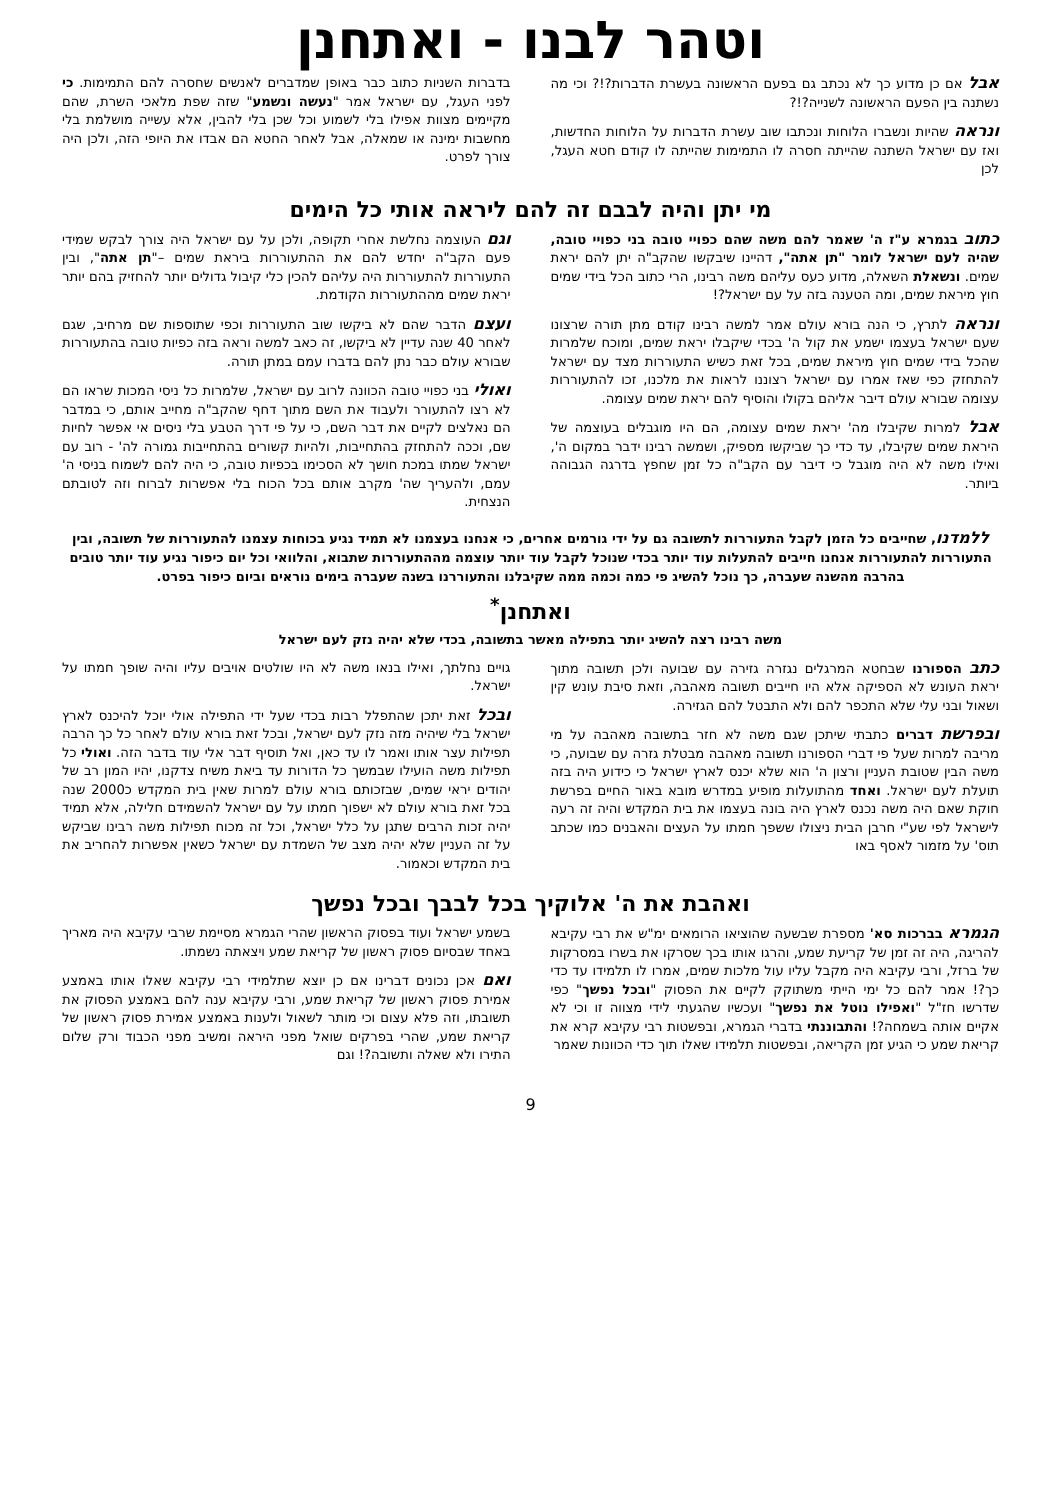וטהר לבנו - ואתחנן
אבל אם כן מדוע כך לא נכתב גם בפעם הראשונה בעשרת הדברות?!? וכי מה נשתנה בין הפעם הראשונה לשנייה?!?
ונראה שהיות ונשברו הלוחות ונכתבו שוב עשרת הדברות על הלוחות החדשות, ואז עם ישראל השתנה שהייתה חסרה לו התמימות שהייתה לו קודם חטא העגל, לכן
בדברות השניות כתוב כבר באופן שמדברים לאנשים שחסרה להם התמימות. כי לפני העגל, עם ישראל אמר "נעשה ונשמע" שזה שפת מלאכי השרת, שהם מקיימים מצוות אפילו בלי לשמוע וכל שכן בלי להבין, אלא עשייה מושלמת בלי מחשבות ימינה או שמאלה, אבל לאחר החטא הם אבדו את היופי הזה, ולכן היה צורך לפרט.
מי יתן והיה לבבם זה להם ליראה אותי כל הימים
כתוב בגמרא ע"ז ה' שאמר להם משה שהם כפויי טובה בני כפויי טובה, שהיה לעם ישראל לומר "תן אתה", דהיינו שיבקשו שהקב"ה יתן להם יראת שמים. ונשאלת השאלה, מדוע כעס עליהם משה רבינו, הרי כתוב הכל בידי שמים חוץ מיראת שמים, ומה הטענה בזה על עם ישראל?!
ונראה לתרץ, כי הנה בורא עולם אמר למשה רבינו קודם מתן תורה שרצונו שעם ישראל בעצמו ישמע את קול ה' בכדי שיקבלו יראת שמים, ומוכח שלמרות שהכל בידי שמים חוץ מיראת שמים, בכל זאת כשיש התעוררות מצד עם ישראל להתחזק כפי שאז אמרו עם ישראל רצוננו לראות את מלכנו, זכו להתעוררות עצומה שבורא עולם דיבר אליהם בקולו והוסיף להם יראת שמים עצומה.
אבל למרות שקיבלו מה' יראת שמים עצומה, הם היו מוגבלים בעוצמה של היראת שמים שקיבלו, עד כדי כך שביקשו מספיק, ושמשה רבינו ידבר במקום ה', ואילו משה לא היה מוגבל כי דיבר עם הקב"ה כל זמן שחפץ בדרגה הגבוהה ביותר.
וגם העוצמה נחלשת אחרי תקופה, ולכן על עם ישראל היה צורך לבקש שמידי פעם הקב"ה יחדש להם את ההתעוררות ביראת שמים –"תן אתה", ובין התעוררות להתעוררות היה עליהם להכין כלי קיבול גדולים יותר להחזיק בהם יותר יראת שמים מההתעוררות הקודמת.
ועצם הדבר שהם לא ביקשו שוב התעוררות וכפי שתוספות שם מרחיב, שגם לאחר 40 שנה עדיין לא ביקשו, זה כאב למשה וראה בזה כפיות טובה בהתעוררות שבורא עולם כבר נתן להם בדברו עמם במתן תורה.
ואולי בני כפויי טובה הכוונה לרוב עם ישראל, שלמרות כל ניסי המכות שראו הם לא רצו להתעורר ולעבוד את השם מתוך דחף שהקב"ה מחייב אותם, כי במדבר הם נאלצים לקיים את דבר השם, כי על פי דרך הטבע בלי ניסים אי אפשר לחיות שם, וככה להתחזק בהתחייבות, ולהיות קשורים בהתחייבות גמורה לה' - רוב עם ישראל שמתו במכת חושך לא הסכימו בכפיות טובה, כי היה להם לשמוח בניסי ה' עמם, ולהעריך שה' מקרב אותם בכל הכוח בלי אפשרות לברוח וזה לטובתם הנצחית.
ללמדנו, שחייבים כל הזמן לקבל התעוררות לתשובה גם על ידי גורמים אחרים, כי אנחנו בעצמנו לא תמיד נגיע בכוחות עצמנו להתעוררות של תשובה, ובין התעוררות להתעוררות אנחנו חייבים להתעלות עוד יותר בכדי שנוכל לקבל עוד יותר עוצמה מההתעוררות שתבוא, והלוואי וכל יום כיפור נגיע עוד יותר טובים בהרבה מהשנה שעברה, כך נוכל להשיג פי כמה וכמה ממה שקיבלנו והתעוררנו בשנה שעברה בימים נוראים וביום כיפור בפרט.
ואתחנן<sup>*</sup>
משה רבינו רצה להשיג יותר בתפילה מאשר בתשובה, בכדי שלא יהיה נזק לעם ישראל
כתב הספורנו שבחטא המרגלים נגזרה גזירה עם שבועה ולכן תשובה מתוך יראת העונש לא הספיקה אלא היו חייבים תשובה מאהבה, וזאת סיבת עונש קין ושאול ובני עלי שלא התכפר להם ולא התבטל להם הגזירה.
ובפרשת דברים כתבתי שיתכן שגם משה לא חזר בתשובה מאהבה על מי מריבה למרות שעל פי דברי הספורנו תשובה מאהבה מבטלת גזרה עם שבועה, כי משה הבין שטובת העניין ורצון ה' הוא שלא יכנס לארץ ישראל כי כידוע היה בזה תועלת לעם ישראל. ואחד מהתועלות מופיע במדרש מובא באור החיים בפרשת חוקת שאם היה משה נכנס לארץ היה בונה בעצמו את בית המקדש והיה זה רעה לישראל לפי שע"י חרבן הבית ניצולו ששפך חמתו על העצים והאבנים כמו שכתב תוס' על מזמור לאסף באו
גויים נחלתך, ואילו בנאו משה לא היו שולטים אויבים עליו והיה שופך חמתו על ישראל.
ובכל זאת יתכן שהתפלל רבות בכדי שעל ידי התפילה אולי יוכל להיכנס לארץ ישראל בלי שיהיה מזה נזק לעם ישראל, ובכל זאת בורא עולם לאחר כל כך הרבה תפילות עצר אותו ואמר לו עד כאן, ואל תוסיף דבר אלי עוד בדבר הזה. ואולי כל תפילות משה הועילו שבמשך כל הדורות עד ביאת משיח צדקנו, יהיו המון רב של יהודים יראי שמים, שבזכותם בורא עולם למרות שאין בית המקדש כ2000 שנה בכל זאת בורא עולם לא ישפוך חמתו על עם ישראל להשמידם חלילה, אלא תמיד יהיה זכות הרבים שתגן על כלל ישראל, וכל זה מכוח תפילות משה רבינו שביקש על זה העניין שלא יהיה מצב של השמדת עם ישראל כשאין אפשרות להחריב את בית המקדש וכאמור.
ואהבת את ה' אלוקיך בכל לבבך ובכל נפשך
הגמרא בברכות סא' מספרת שבשעה שהוציאו הרומאים ימ"ש את רבי עקיבא להריגה, היה זה זמן של קריעת שמע, והרגו אותו בכך שסרקו את בשרו במסרקות של ברזל, ורבי עקיבא היה מקבל עליו עול מלכות שמים, אמרו לו תלמידו עד כדי כך?! אמר להם כל ימי הייתי משתוקק לקיים את הפסוק "ובכל נפשך" כפי שדרשו חז"ל "ואפילו נוטל את נפשך" ועכשיו שהגעתי לידי מצווה זו וכי לא אקיים אותה בשמחה?! והתבוננתי בדברי הגמרא, ובפשטות רבי עקיבא קרא את קריאת שמע כי הגיע זמן הקריאה, ובפשטות תלמידו שאלו תוך כדי הכוונות שאמר
בשמע ישראל ועוד בפסוק הראשון שהרי הגמרא מסיימת שרבי עקיבא היה מאריך באחד שבסיום פסוק ראשון של קריאת שמע ויצאתה נשמתו.
ואם אכן נכונים דברינו אם כן יוצא שתלמידי רבי עקיבא שאלו אותו באמצע אמירת פסוק ראשון של קריאת שמע, ורבי עקיבא ענה להם באמצע הפסוק את תשובתו, וזה פלא עצום וכי מותר לשאול ולענות באמצע אמירת פסוק ראשון של קריאת שמע, שהרי בפרקים שואל מפני היראה ומשיב מפני הכבוד ורק שלום התירו ולא שאלה ותשובה?! וגם
9